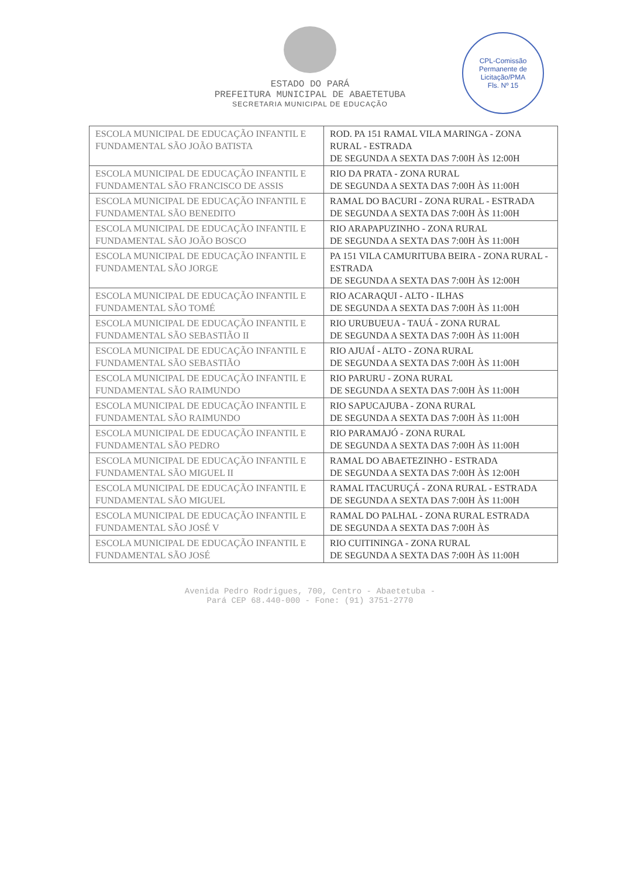ESTADO DO PARÁ
PREFEITURA MUNICIPAL DE ABAETETUBA
SECRETARIA MUNICIPAL DE EDUCAÇÃO
CPL-Comissão Permanente de Licitação/PMA
Fls. Nº 15
| ESCOLA MUNICIPAL DE EDUCAÇÃO INFANTIL E FUNDAMENTAL SÃO JOÃO BATISTA | ROD. PA 151 RAMAL VILA MARINGA - ZONA RURAL - ESTRADA DE SEGUNDA A SEXTA DAS 7:00H ÀS 12:00H |
| ESCOLA MUNICIPAL DE EDUCAÇÃO INFANTIL E FUNDAMENTAL SÃO FRANCISCO DE ASSIS | RIO DA PRATA - ZONA RURAL DE SEGUNDA A SEXTA DAS 7:00H ÀS 11:00H |
| ESCOLA MUNICIPAL DE EDUCAÇÃO INFANTIL E FUNDAMENTAL SÃO BENEDITO | RAMAL DO BACURI - ZONA RURAL - ESTRADA DE SEGUNDA A SEXTA DAS 7:00H ÀS 11:00H |
| ESCOLA MUNICIPAL DE EDUCAÇÃO INFANTIL E FUNDAMENTAL SÃO JOÃO BOSCO | RIO ARAPAPUZINHO - ZONA RURAL DE SEGUNDA A SEXTA DAS 7:00H ÀS 11:00H |
| ESCOLA MUNICIPAL DE EDUCAÇÃO INFANTIL E FUNDAMENTAL SÃO JORGE | PA 151 VILA CAMURITUBA BEIRA - ZONA RURAL - ESTRADA DE SEGUNDA A SEXTA DAS 7:00H ÀS 12:00H |
| ESCOLA MUNICIPAL DE EDUCAÇÃO INFANTIL E FUNDAMENTAL SÃO TOMÉ | RIO ACARAQUI - ALTO - ILHAS DE SEGUNDA A SEXTA DAS 7:00H ÀS 11:00H |
| ESCOLA MUNICIPAL DE EDUCAÇÃO INFANTIL E FUNDAMENTAL SÃO SEBASTIÃO II | RIO URUBUEUA - TAUÁ - ZONA RURAL DE SEGUNDA A SEXTA DAS 7:00H ÀS 11:00H |
| ESCOLA MUNICIPAL DE EDUCAÇÃO INFANTIL E FUNDAMENTAL SÃO SEBASTIÃO | RIO AJUAÍ - ALTO - ZONA RURAL DE SEGUNDA A SEXTA DAS 7:00H ÀS 11:00H |
| ESCOLA MUNICIPAL DE EDUCAÇÃO INFANTIL E FUNDAMENTAL SÃO RAIMUNDO | RIO PARURU - ZONA RURAL DE SEGUNDA A SEXTA DAS 7:00H ÀS 11:00H |
| ESCOLA MUNICIPAL DE EDUCAÇÃO INFANTIL E FUNDAMENTAL SÃO RAIMUNDO | RIO SAPUCAJUBA - ZONA RURAL DE SEGUNDA A SEXTA DAS 7:00H ÀS 11:00H |
| ESCOLA MUNICIPAL DE EDUCAÇÃO INFANTIL E FUNDAMENTAL SÃO PEDRO | RIO PARAMAJÓ - ZONA RURAL DE SEGUNDA A SEXTA DAS 7:00H ÀS 11:00H |
| ESCOLA MUNICIPAL DE EDUCAÇÃO INFANTIL E FUNDAMENTAL SÃO MIGUEL II | RAMAL DO ABAETEZINHO - ESTRADA DE SEGUNDA A SEXTA DAS 7:00H ÀS 12:00H |
| ESCOLA MUNICIPAL DE EDUCAÇÃO INFANTIL E FUNDAMENTAL SÃO MIGUEL | RAMAL ITACURUÇÁ - ZONA RURAL - ESTRADA DE SEGUNDA A SEXTA DAS 7:00H ÀS 11:00H |
| ESCOLA MUNICIPAL DE EDUCAÇÃO INFANTIL E FUNDAMENTAL SÃO JOSÉ V | RAMAL DO PALHAL - ZONA RURAL ESTRADA DE SEGUNDA A SEXTA DAS 7:00H ÀS |
| ESCOLA MUNICIPAL DE EDUCAÇÃO INFANTIL E FUNDAMENTAL SÃO JOSÉ | RIO CUITININGA - ZONA RURAL DE SEGUNDA A SEXTA DAS 7:00H ÀS 11:00H |
Avenida Pedro Rodrigues, 700, Centro - Abaetetuba -
Pará CEP 68.440-000 - Fone: (91) 3751-2770